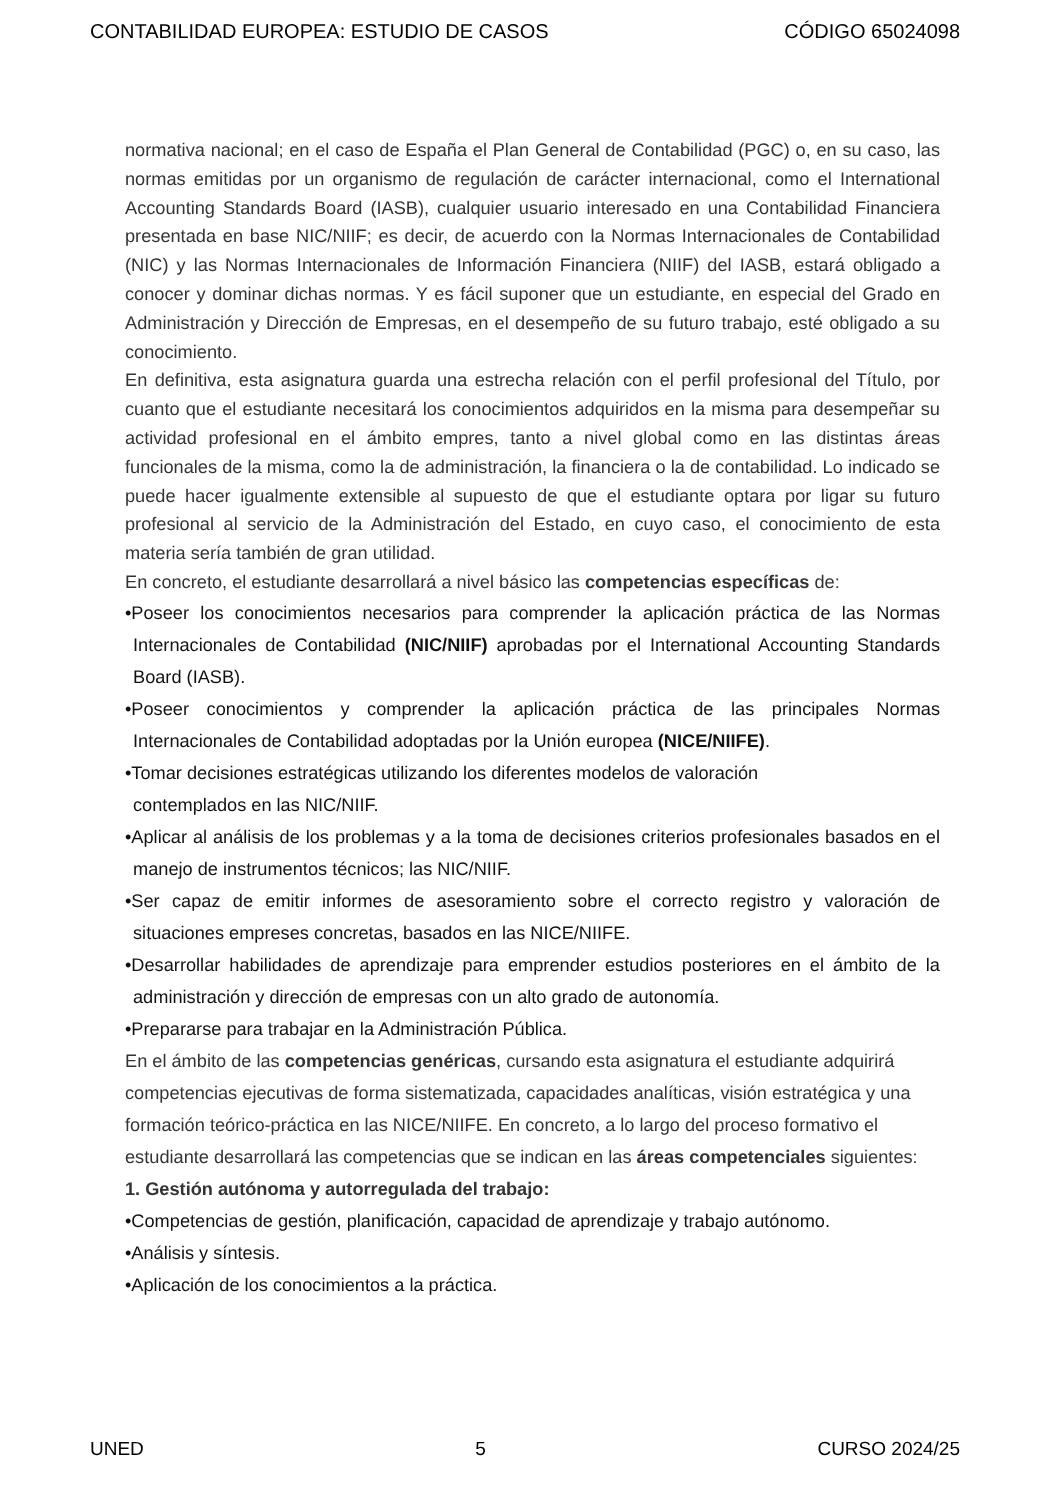CONTABILIDAD EUROPEA: ESTUDIO DE CASOS CÓDIGO 65024098
normativa nacional; en el caso de España el Plan General de Contabilidad (PGC) o, en su caso, las normas emitidas por un organismo de regulación de carácter internacional, como el International Accounting Standards Board (IASB), cualquier usuario interesado en una Contabilidad Financiera presentada en base NIC/NIIF; es decir, de acuerdo con la Normas Internacionales de Contabilidad (NIC) y las Normas Internacionales de Información Financiera (NIIF) del IASB, estará obligado a conocer y dominar dichas normas. Y es fácil suponer que un estudiante, en especial del Grado en Administración y Dirección de Empresas, en el desempeño de su futuro trabajo, esté obligado a su conocimiento.
En definitiva, esta asignatura guarda una estrecha relación con el perfil profesional del Título, por cuanto que el estudiante necesitará los conocimientos adquiridos en la misma para desempeñar su actividad profesional en el ámbito empres, tanto a nivel global como en las distintas áreas funcionales de la misma, como la de administración, la financiera o la de contabilidad. Lo indicado se puede hacer igualmente extensible al supuesto de que el estudiante optara por ligar su futuro profesional al servicio de la Administración del Estado, en cuyo caso, el conocimiento de esta materia sería también de gran utilidad.
En concreto, el estudiante desarrollará a nivel básico las competencias específicas de:
•Poseer los conocimientos necesarios para comprender la aplicación práctica de las Normas Internacionales de Contabilidad (NIC/NIIF) aprobadas por el International Accounting Standards Board (IASB).
•Poseer conocimientos y comprender la aplicación práctica de las principales Normas Internacionales de Contabilidad adoptadas por la Unión europea (NICE/NIIFE).
•Tomar decisiones estratégicas utilizando los diferentes modelos de valoración
contemplados en las NIC/NIIF.
•Aplicar al análisis de los problemas y a la toma de decisiones criterios profesionales basados en el manejo de instrumentos técnicos; las NIC/NIIF.
•Ser capaz de emitir informes de asesoramiento sobre el correcto registro y valoración de situaciones empreses concretas, basados en las NICE/NIIFE.
•Desarrollar habilidades de aprendizaje para emprender estudios posteriores en el ámbito de la administración y dirección de empresas con un alto grado de autonomía.
•Prepararse para trabajar en la Administración Pública.
En el ámbito de las competencias genéricas, cursando esta asignatura el estudiante adquirirá competencias ejecutivas de forma sistematizada, capacidades analíticas, visión estratégica y una formación teórico-práctica en las NICE/NIIFE. En concreto, a lo largo del proceso formativo el estudiante desarrollará las competencias que se indican en las áreas competenciales siguientes:
1. Gestión autónoma y autorregulada del trabajo:
•Competencias de gestión, planificación, capacidad de aprendizaje y trabajo autónomo.
•Análisis y síntesis.
•Aplicación de los conocimientos a la práctica.
UNED 5 CURSO 2024/25